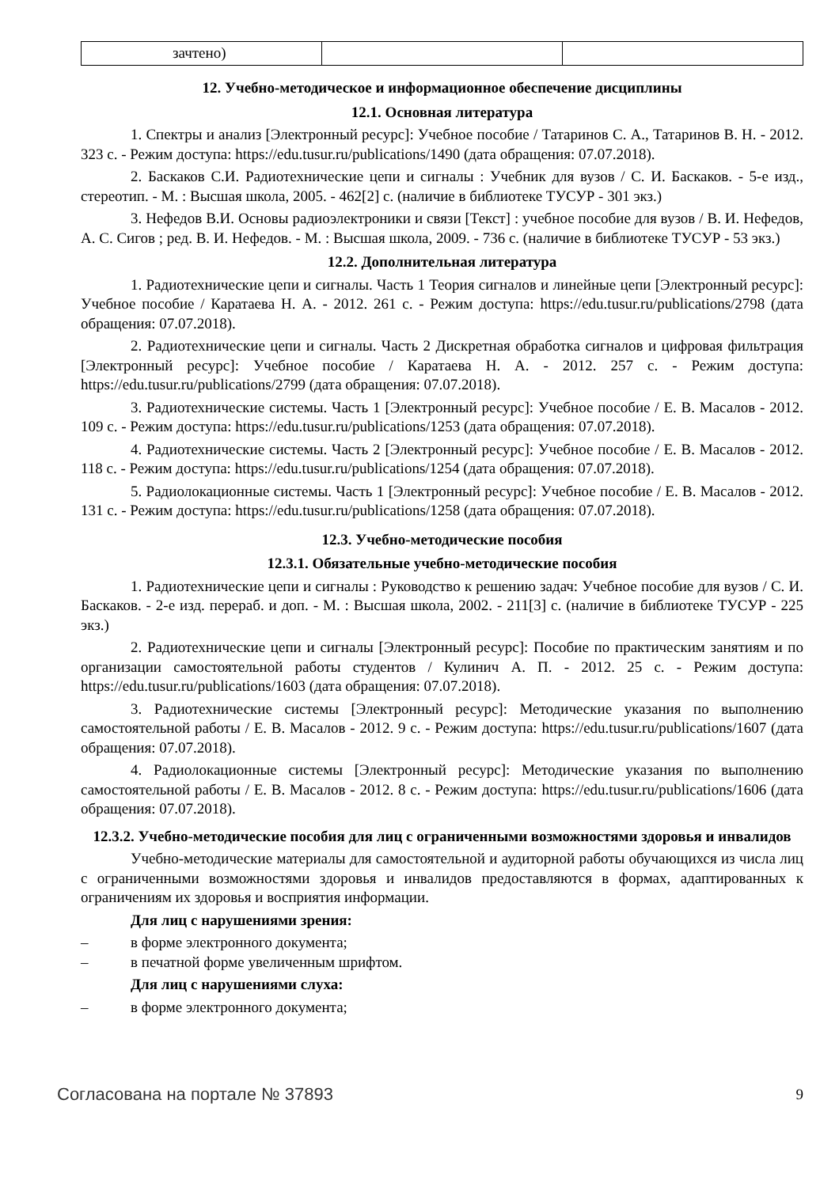| зачтено) | | |
12. Учебно-методическое и информационное обеспечение дисциплины
12.1. Основная литература
1. Спектры и анализ [Электронный ресурс]: Учебное пособие / Татаринов С. А., Татаринов В. Н. - 2012. 323 с. - Режим доступа: https://edu.tusur.ru/publications/1490 (дата обращения: 07.07.2018).
2. Баскаков С.И. Радиотехнические цепи и сигналы : Учебник для вузов / С. И. Баскаков. - 5-е изд., стереотип. - М. : Высшая школа, 2005. - 462[2] с. (наличие в библиотеке ТУСУР - 301 экз.)
3. Нефедов В.И. Основы радиоэлектроники и связи [Текст] : учебное пособие для вузов / В. И. Нефедов, А. С. Сигов ; ред. В. И. Нефедов. - М. : Высшая школа, 2009. - 736 с. (наличие в библиотеке ТУСУР - 53 экз.)
12.2. Дополнительная литература
1. Радиотехнические цепи и сигналы. Часть 1 Теория сигналов и линейные цепи [Электронный ресурс]: Учебное пособие / Каратаева Н. А. - 2012. 261 с. - Режим доступа: https://edu.tusur.ru/publications/2798 (дата обращения: 07.07.2018).
2. Радиотехнические цепи и сигналы. Часть 2 Дискретная обработка сигналов и цифровая фильтрация [Электронный ресурс]: Учебное пособие / Каратаева Н. А. - 2012. 257 с. - Режим доступа: https://edu.tusur.ru/publications/2799 (дата обращения: 07.07.2018).
3. Радиотехнические системы. Часть 1 [Электронный ресурс]: Учебное пособие / Е. В. Масалов - 2012. 109 с. - Режим доступа: https://edu.tusur.ru/publications/1253 (дата обращения: 07.07.2018).
4. Радиотехнические системы. Часть 2 [Электронный ресурс]: Учебное пособие / Е. В. Масалов - 2012. 118 с. - Режим доступа: https://edu.tusur.ru/publications/1254 (дата обращения: 07.07.2018).
5. Радиолокационные системы. Часть 1 [Электронный ресурс]: Учебное пособие / Е. В. Масалов - 2012. 131 с. - Режим доступа: https://edu.tusur.ru/publications/1258 (дата обращения: 07.07.2018).
12.3. Учебно-методические пособия
12.3.1. Обязательные учебно-методические пособия
1. Радиотехнические цепи и сигналы : Руководство к решению задач: Учебное пособие для вузов / С. И. Баскаков. - 2-е изд. перераб. и доп. - М. : Высшая школа, 2002. - 211[3] с. (наличие в библиотеке ТУСУР - 225 экз.)
2. Радиотехнические цепи и сигналы [Электронный ресурс]: Пособие по практическим занятиям и по организации самостоятельной работы студентов / Кулинич А. П. - 2012. 25 с. - Режим доступа: https://edu.tusur.ru/publications/1603 (дата обращения: 07.07.2018).
3. Радиотехнические системы [Электронный ресурс]: Методические указания по выполнению самостоятельной работы / Е. В. Масалов - 2012. 9 с. - Режим доступа: https://edu.tusur.ru/publications/1607 (дата обращения: 07.07.2018).
4. Радиолокационные системы [Электронный ресурс]: Методические указания по выполнению самостоятельной работы / Е. В. Масалов - 2012. 8 с. - Режим доступа: https://edu.tusur.ru/publications/1606 (дата обращения: 07.07.2018).
12.3.2. Учебно-методические пособия для лиц с ограниченными возможностями здоровья и инвалидов
Учебно-методические материалы для самостоятельной и аудиторной работы обучающихся из числа лиц с ограниченными возможностями здоровья и инвалидов предоставляются в формах, адаптированных к ограничениям их здоровья и восприятия информации.
Для лиц с нарушениями зрения:
– в форме электронного документа;
– в печатной форме увеличенным шрифтом.
Для лиц с нарушениями слуха:
– в форме электронного документа;
Согласована на портале № 37893 9